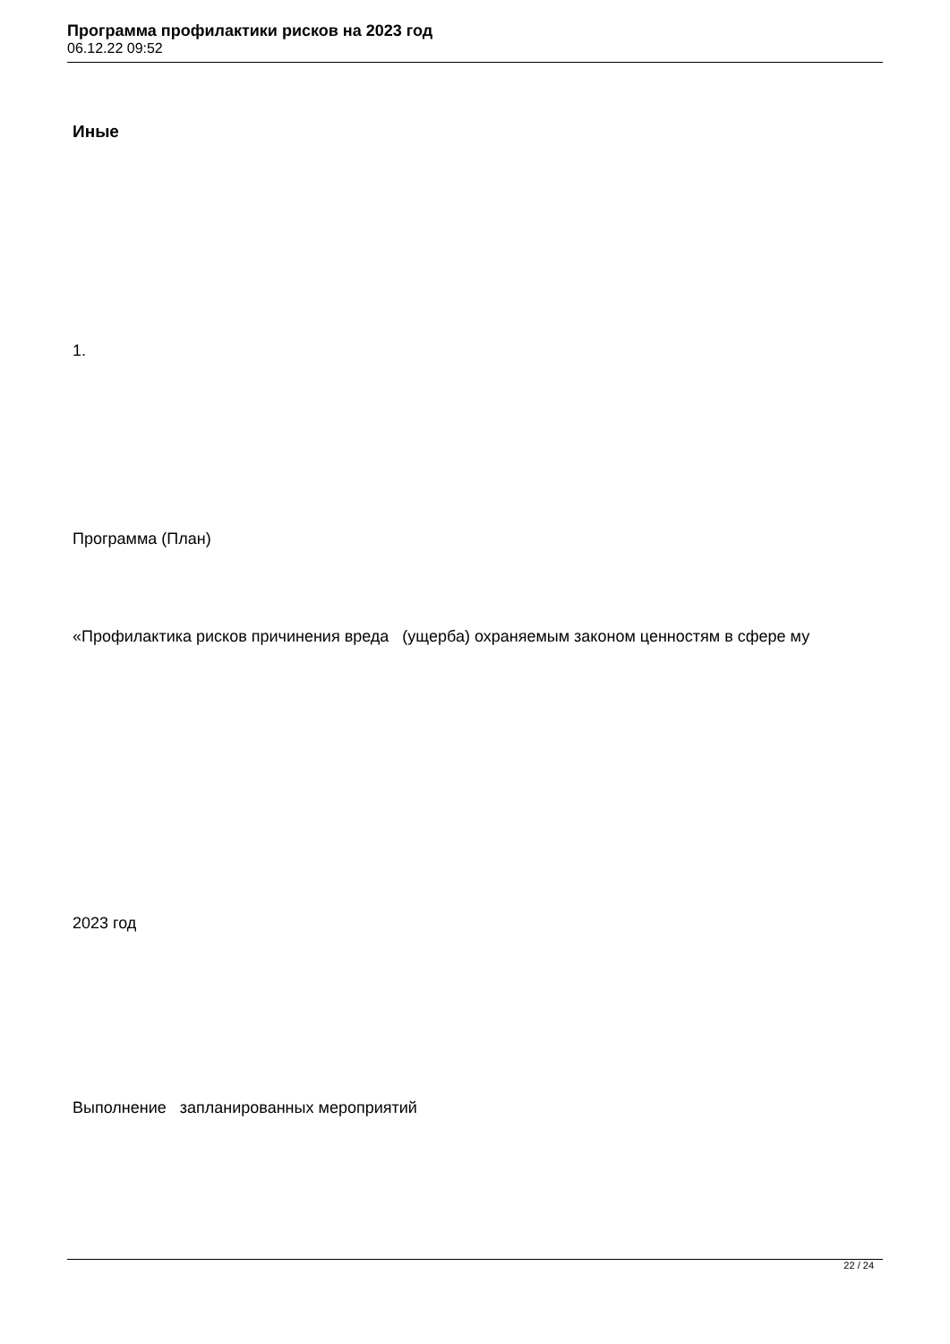Программа профилактики рисков на 2023 год
06.12.22 09:52
Иные
1.
Программа (План)
«Профилактика рисков причинения вреда (ущерба) охраняемым законом ценностям в сфере му
2023 год
Выполнение запланированных мероприятий
22 / 24